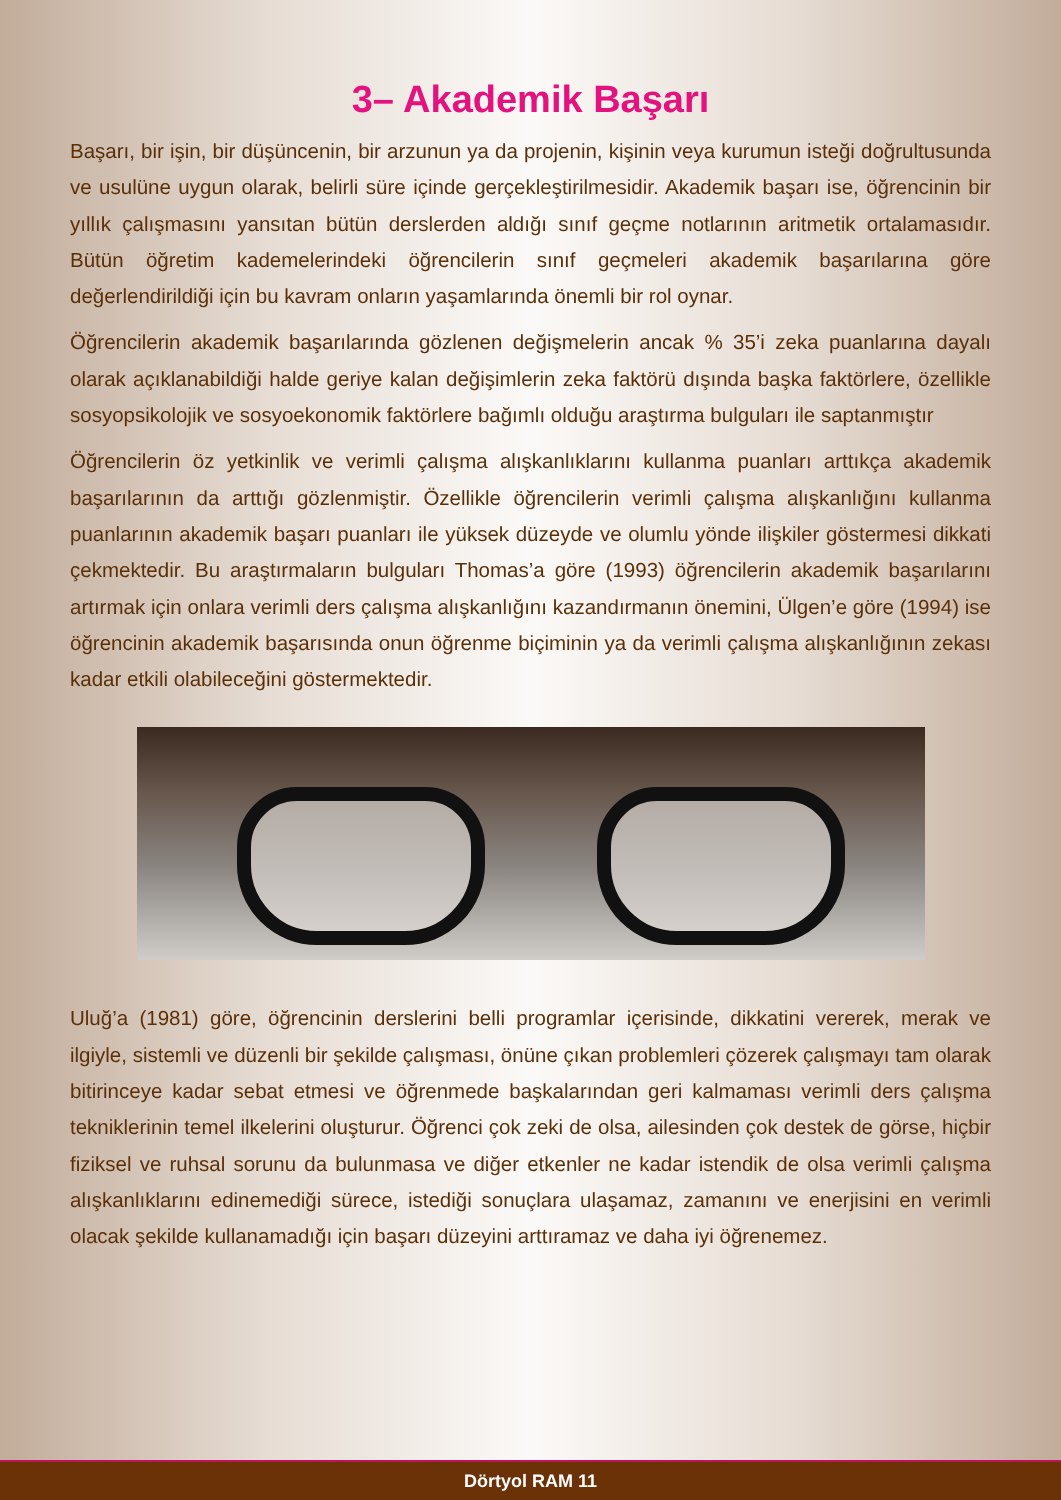3– Akademik Başarı
Başarı, bir işin, bir düşüncenin, bir arzunun ya da projenin, kişinin veya kurumun isteği doğrultusunda ve usulüne uygun olarak, belirli süre içinde gerçekleştirilmesidir. Akademik başarı ise, öğrencinin bir yıllık çalışmasını yansıtan bütün derslerden aldığı sınıf geçme notlarının aritmetik ortalamasıdır. Bütün öğretim kademelerindeki öğrencilerin sınıf geçmeleri akademik başarılarına göre değerlendirildiği için bu kavram onların yaşamlarında önemli bir rol oynar.
Öğrencilerin akademik başarılarında gözlenen değişmelerin ancak % 35’i zeka puanlarına dayalı olarak açıklanabildiği halde geriye kalan değişimlerin zeka faktörü dışında başka faktörlere, özellikle sosyopsikolojik ve sosyoekonomik faktörlere bağımlı olduğu araştırma bulguları ile saptanmıştır
Öğrencilerin öz yetkinlik ve verimli çalışma alışkanlıklarını kullanma puanları arttıkça akademik başarılarının da arttığı gözlenmiştir. Özellikle öğrencilerin verimli çalışma alışkanlığını kullanma puanlarının akademik başarı puanları ile yüksek düzeyde ve olumlu yönde ilişkiler göstermesi dikkati çekmektedir. Bu araştırmaların bulguları Thomas’a göre (1993) öğrencilerin akademik başarılarını artırmak için onlara verimli ders çalışma alışkanlığını kazandırmanın önemini, Ülgen’e göre (1994) ise öğrencinin akademik başarısında onun öğrenme biçiminin ya da verimli çalışma alışkanlığının zekası kadar etkili olabileceğini göstermektedir.
Uluğ’a (1981) göre, öğrencinin derslerini belli programlar içerisinde, dikkatini vererek, merak ve ilgiyle, sistemli ve düzenli bir şekilde çalışması, önüne çıkan problemleri çözerek çalışmayı tam olarak bitirinceye kadar sebat etmesi ve öğrenmede başkalarından geri kalmaması verimli ders çalışma tekniklerinin temel ilkelerini oluşturur. Öğrenci çok zeki de olsa, ailesinden çok destek de görse, hiçbir fiziksel ve ruhsal sorunu da bulunmasa ve diğer etkenler ne kadar istendik de olsa verimli çalışma alışkanlıklarını edinemediği sürece, istediği sonuçlara ulaşamaz, zamanını ve enerjisini en verimli olacak şekilde kullanamadığı için başarı düzeyini arttıramaz ve daha iyi öğrenemez.
Dörtyol RAM 11